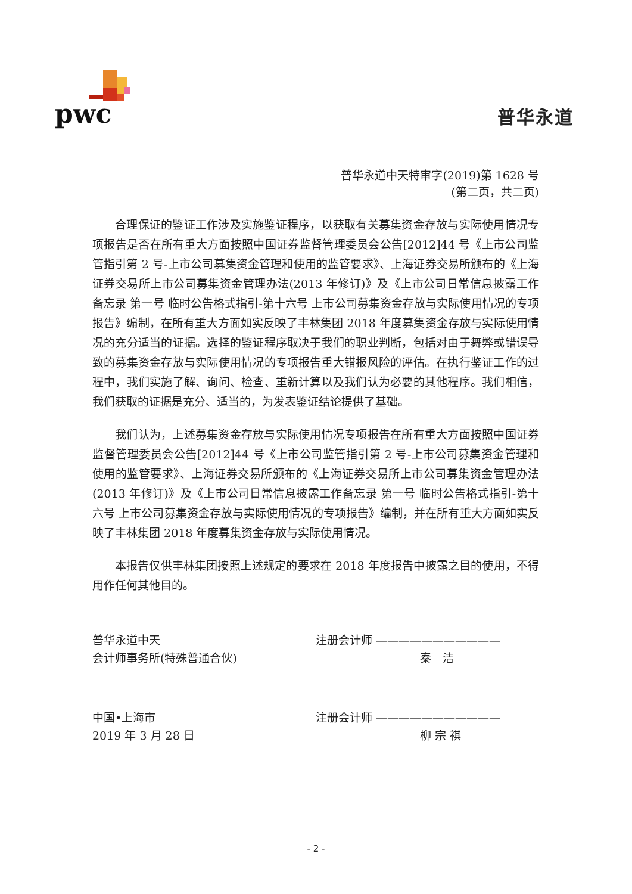pwc 普华永道
普华永道中天特审字(2019)第 1628 号
(第二页，共二页)
合理保证的鉴证工作涉及实施鉴证程序，以获取有关募集资金存放与实际使用情况专项报告是否在所有重大方面按照中国证券监督管理委员会公告[2012]44 号《上市公司监管指引第 2 号-上市公司募集资金管理和使用的监管要求》、上海证券交易所颁布的《上海证券交易所上市公司募集资金管理办法(2013 年修订)》及《上市公司日常信息披露工作备忘录 第一号 临时公告格式指引-第十六号 上市公司募集资金存放与实际使用情况的专项报告》编制，在所有重大方面如实反映了丰林集团 2018 年度募集资金存放与实际使用情况的充分适当的证据。选择的鉴证程序取决于我们的职业判断，包括对由于舞弊或错误导致的募集资金存放与实际使用情况的专项报告重大错报风险的评估。在执行鉴证工作的过程中，我们实施了解、询问、检查、重新计算以及我们认为必要的其他程序。我们相信，我们获取的证据是充分、适当的，为发表鉴证结论提供了基础。
我们认为，上述募集资金存放与实际使用情况专项报告在所有重大方面按照中国证券监督管理委员会公告[2012]44 号《上市公司监管指引第 2 号-上市公司募集资金管理和使用的监管要求》、上海证券交易所颁布的《上海证券交易所上市公司募集资金管理办法(2013 年修订)》及《上市公司日常信息披露工作备忘录 第一号 临时公告格式指引-第十六号 上市公司募集资金存放与实际使用情况的专项报告》编制，并在所有重大方面如实反映了丰林集团 2018 年度募集资金存放与实际使用情况。
本报告仅供丰林集团按照上述规定的要求在 2018 年度报告中披露之目的使用，不得用作任何其他目的。
普华永道中天
会计师事务所(特殊普通合伙)
注册会计师 ———————————
秦　洁
中国•上海市
2019 年 3 月 28 日
注册会计师 ———————————
柳 宗 祺
- 2 -